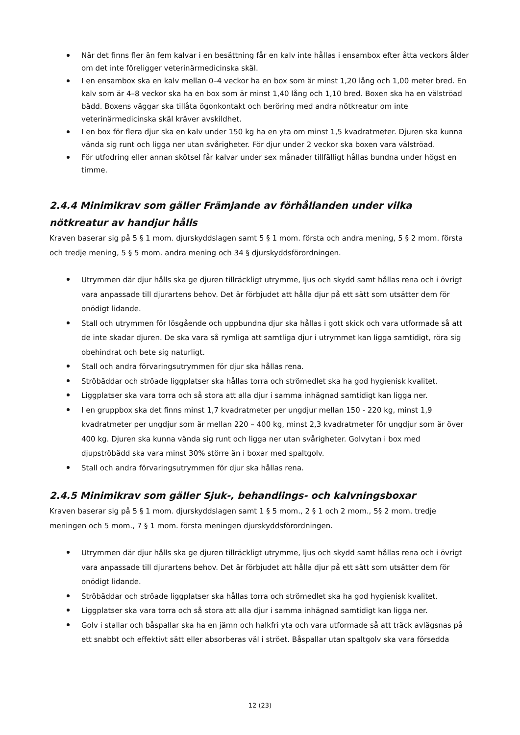När det finns fler än fem kalvar i en besättning får en kalv inte hållas i ensambox efter åtta veckors ålder om det inte föreligger veterinärmedicinska skäl.
I en ensambox ska en kalv mellan 0–4 veckor ha en box som är minst 1,20 lång och 1,00 meter bred. En kalv som är 4–8 veckor ska ha en box som är minst 1,40 lång och 1,10 bred. Boxen ska ha en välströad bädd. Boxens väggar ska tillåta ögonkontakt och beröring med andra nötkreatur om inte veterinärmedicinska skäl kräver avskildhet.
I en box för flera djur ska en kalv under 150 kg ha en yta om minst 1,5 kvadratmeter. Djuren ska kunna vända sig runt och ligga ner utan svårigheter. För djur under 2 veckor ska boxen vara välströad.
För utfodring eller annan skötsel får kalvar under sex månader tillfälligt hållas bundna under högst en timme.
2.4.4 Minimikrav som gäller Främjande av förhållanden under vilka nötkreatur av handjur hålls
Kraven baserar sig på 5 § 1 mom. djurskyddslagen samt 5 § 1 mom. första och andra mening, 5 § 2 mom. första och tredje mening, 5 § 5 mom. andra mening och 34 § djurskyddsförordningen.
Utrymmen där djur hålls ska ge djuren tillräckligt utrymme, ljus och skydd samt hållas rena och i övrigt vara anpassade till djurartens behov. Det är förbjudet att hålla djur på ett sätt som utsätter dem för onödigt lidande.
Stall och utrymmen för lösgående och uppbundna djur ska hållas i gott skick och vara utformade så att de inte skadar djuren. De ska vara så rymliga att samtliga djur i utrymmet kan ligga samtidigt, röra sig obehindrat och bete sig naturligt.
Stall och andra förvaringsutrymmen för djur ska hållas rena.
Ströbäddar och ströade liggplatser ska hållas torra och strömedlet ska ha god hygienisk kvalitet.
Liggplatser ska vara torra och så stora att alla djur i samma inhägnad samtidigt kan ligga ner.
I en gruppbox ska det finns minst 1,7 kvadratmeter per ungdjur mellan 150 - 220 kg, minst 1,9 kvadratmeter per ungdjur som är mellan 220 – 400 kg, minst 2,3 kvadratmeter för ungdjur som är över 400 kg. Djuren ska kunna vända sig runt och ligga ner utan svårigheter. Golvytan i box med djupströbädd ska vara minst 30% större än i boxar med spaltgolv.
Stall och andra förvaringsutrymmen för djur ska hållas rena.
2.4.5 Minimikrav som gäller Sjuk-, behandlings- och kalvningsboxar
Kraven baserar sig på 5 § 1 mom. djurskyddslagen samt 1 § 5 mom., 2 § 1 och 2 mom., 5§ 2 mom. tredje meningen och 5 mom., 7 § 1 mom. första meningen djurskyddsförordningen.
Utrymmen där djur hålls ska ge djuren tillräckligt utrymme, ljus och skydd samt hållas rena och i övrigt vara anpassade till djurartens behov. Det är förbjudet att hålla djur på ett sätt som utsätter dem för onödigt lidande.
Ströbäddar och ströade liggplatser ska hållas torra och strömedlet ska ha god hygienisk kvalitet.
Liggplatser ska vara torra och så stora att alla djur i samma inhägnad samtidigt kan ligga ner.
Golv i stallar och båspallar ska ha en jämn och halkfri yta och vara utformade så att träck avlägsnas på ett snabbt och effektivt sätt eller absorberas väl i ströet. Båspallar utan spaltgolv ska vara försedda
12 (23)